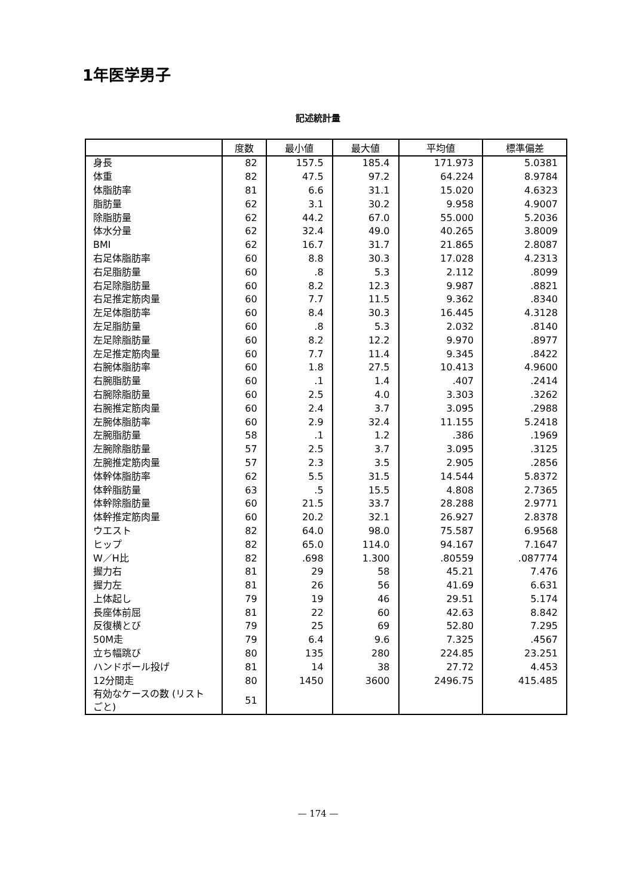1年医学男子
記述統計量
| | 度数 | 最小値 | 最大値 | 平均値 | 標準偏差 |
| --- | --- | --- | --- | --- | --- |
| 身長 | 82 | 157.5 | 185.4 | 171.973 | 5.0381 |
| 体重 | 82 | 47.5 | 97.2 | 64.224 | 8.9784 |
| 体脂肪率 | 81 | 6.6 | 31.1 | 15.020 | 4.6323 |
| 脂肪量 | 62 | 3.1 | 30.2 | 9.958 | 4.9007 |
| 除脂肪量 | 62 | 44.2 | 67.0 | 55.000 | 5.2036 |
| 体水分量 | 62 | 32.4 | 49.0 | 40.265 | 3.8009 |
| BMI | 62 | 16.7 | 31.7 | 21.865 | 2.8087 |
| 右足体脂肪率 | 60 | 8.8 | 30.3 | 17.028 | 4.2313 |
| 右足脂肪量 | 60 | .8 | 5.3 | 2.112 | .8099 |
| 右足除脂肪量 | 60 | 8.2 | 12.3 | 9.987 | .8821 |
| 右足推定筋肉量 | 60 | 7.7 | 11.5 | 9.362 | .8340 |
| 左足体脂肪率 | 60 | 8.4 | 30.3 | 16.445 | 4.3128 |
| 左足脂肪量 | 60 | .8 | 5.3 | 2.032 | .8140 |
| 左足除脂肪量 | 60 | 8.2 | 12.2 | 9.970 | .8977 |
| 左足推定筋肉量 | 60 | 7.7 | 11.4 | 9.345 | .8422 |
| 右腕体脂肪率 | 60 | 1.8 | 27.5 | 10.413 | 4.9600 |
| 右腕脂肪量 | 60 | .1 | 1.4 | .407 | .2414 |
| 右腕除脂肪量 | 60 | 2.5 | 4.0 | 3.303 | .3262 |
| 右腕推定筋肉量 | 60 | 2.4 | 3.7 | 3.095 | .2988 |
| 左腕体脂肪率 | 60 | 2.9 | 32.4 | 11.155 | 5.2418 |
| 左腕脂肪量 | 58 | .1 | 1.2 | .386 | .1969 |
| 左腕除脂肪量 | 57 | 2.5 | 3.7 | 3.095 | .3125 |
| 左腕推定筋肉量 | 57 | 2.3 | 3.5 | 2.905 | .2856 |
| 体幹体脂肪率 | 62 | 5.5 | 31.5 | 14.544 | 5.8372 |
| 体幹脂肪量 | 63 | .5 | 15.5 | 4.808 | 2.7365 |
| 体幹除脂肪量 | 60 | 21.5 | 33.7 | 28.288 | 2.9771 |
| 体幹推定筋肉量 | 60 | 20.2 | 32.1 | 26.927 | 2.8378 |
| ウエスト | 82 | 64.0 | 98.0 | 75.587 | 6.9568 |
| ヒップ | 82 | 65.0 | 114.0 | 94.167 | 7.1647 |
| W／H比 | 82 | .698 | 1.300 | .80559 | .087774 |
| 握力右 | 81 | 29 | 58 | 45.21 | 7.476 |
| 握力左 | 81 | 26 | 56 | 41.69 | 6.631 |
| 上体起し | 79 | 19 | 46 | 29.51 | 5.174 |
| 長座体前屈 | 81 | 22 | 60 | 42.63 | 8.842 |
| 反復横とび | 79 | 25 | 69 | 52.80 | 7.295 |
| 50M走 | 79 | 6.4 | 9.6 | 7.325 | .4567 |
| 立ち幅跳び | 80 | 135 | 280 | 224.85 | 23.251 |
| ハンドボール投げ | 81 | 14 | 38 | 27.72 | 4.453 |
| 12分間走 | 80 | 1450 | 3600 | 2496.75 | 415.485 |
| 有効なケースの数 (リストごと) | 51 | | | | |
— 174 —